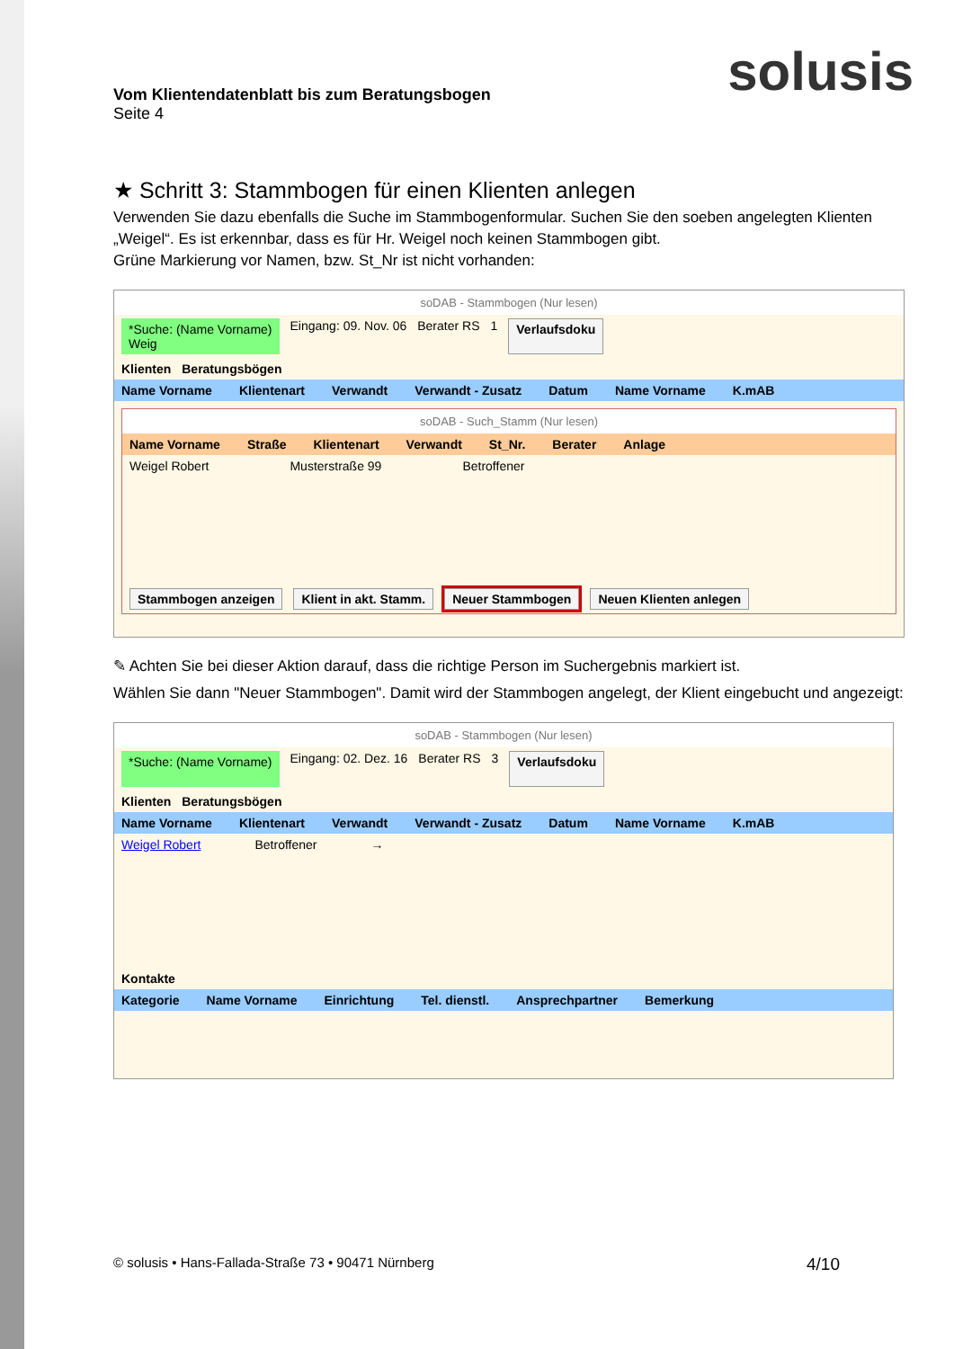solusis
Vom Klientendatenblatt bis zum Beratungsbogen
Seite 4
★ Schritt 3: Stammbogen für einen Klienten anlegen
Verwenden Sie dazu ebenfalls die Suche im Stammbogenformular. Suchen Sie den soeben angelegten Klienten „Weigel“. Es ist erkennbar, dass es für Hr. Weigel noch keinen Stammbogen gibt.
Grüne Markierung vor Namen, bzw. St_Nr ist nicht vorhanden:
soDAB - Stammbogen (Nur lesen)
*Suche: (Name Vorname)
Weig Eingang: 09. Nov. 06 Berater RS 1 Verlaufsdoku
Klienten Beratungsbögen
Name Vorname Klientenart Verwandt Verwandt - Zusatz Datum Name Vorname K.mAB
soDAB - Such_Stamm (Nur lesen)
Name Vorname Straße Klientenart Verwandt St_Nr. Berater Anlage
Weigel Robert Musterstraße 99 Betroffener
Stammbogen anzeigen Klient in akt. Stamm. Neuer Stammbogen Neuen Klienten anlegen
✎ Achten Sie bei dieser Aktion darauf, dass die richtige Person im Suchergebnis markiert ist.
Wählen Sie dann "Neuer Stammbogen". Damit wird der Stammbogen angelegt, der Klient eingebucht und angezeigt:
soDAB - Stammbogen (Nur lesen)
*Suche: (Name Vorname)
Eingang: 02. Dez. 16 Berater RS 3 Verlaufsdoku
Klienten Beratungsbögen
Name Vorname Klientenart Verwandt Verwandt - Zusatz Datum Name Vorname K.mAB
Weigel Robert Betroffener →
Kontakte
Kategorie Name Vorname Einrichtung Tel. dienstl. Ansprechpartner Bemerkung
© solusis • Hans-Fallada-Straße 73 • 90471 Nürnberg 4/10